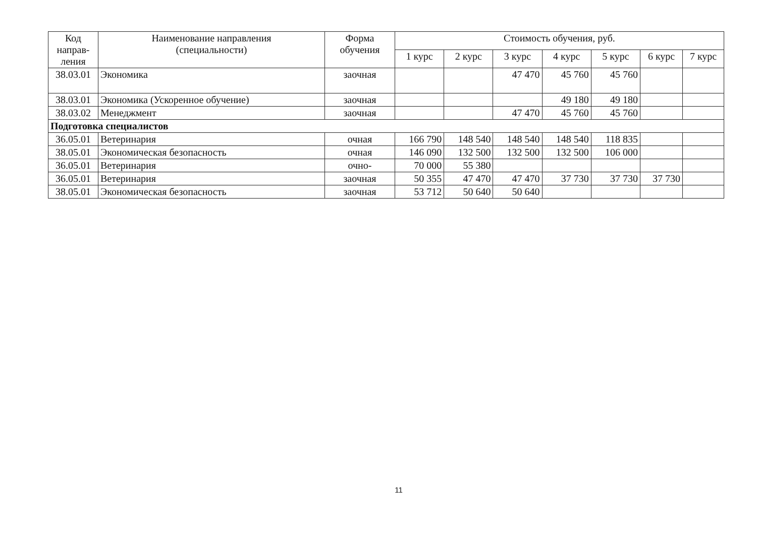| Код направ- ления | Наименование направления (специальности) | Форма обучения | Стоимость обучения, руб. | | | | | | |
| --- | --- | --- | --- | --- | --- | --- | --- | --- | --- |
| | | | 1 курс | 2 курс | 3 курс | 4 курс | 5 курс | 6 курс | 7 курс |
| 38.03.01 | Экономика | заочная | | | 47 470 | 45 760 | 45 760 | | |
| 38.03.01 | Экономика (Ускоренное обучение) | заочная | | | | 49 180 | 49 180 | | |
| 38.03.02 | Менеджмент | заочная | | | 47 470 | 45 760 | 45 760 | | |
| Подготовка специалистов | | | | | | | | | |
| 36.05.01 | Ветеринария | очная | 166 790 | 148 540 | 148 540 | 148 540 | 118 835 | | |
| 38.05.01 | Экономическая безопасность | очная | 146 090 | 132 500 | 132 500 | 132 500 | 106 000 | | |
| 36.05.01 | Ветеринария | очно- | 70 000 | 55 380 | | | | | |
| 36.05.01 | Ветеринария | заочная | 50 355 | 47 470 | 47 470 | 37 730 | 37 730 | 37 730 | |
| 38.05.01 | Экономическая безопасность | заочная | 53 712 | 50 640 | 50 640 | | | | |
11